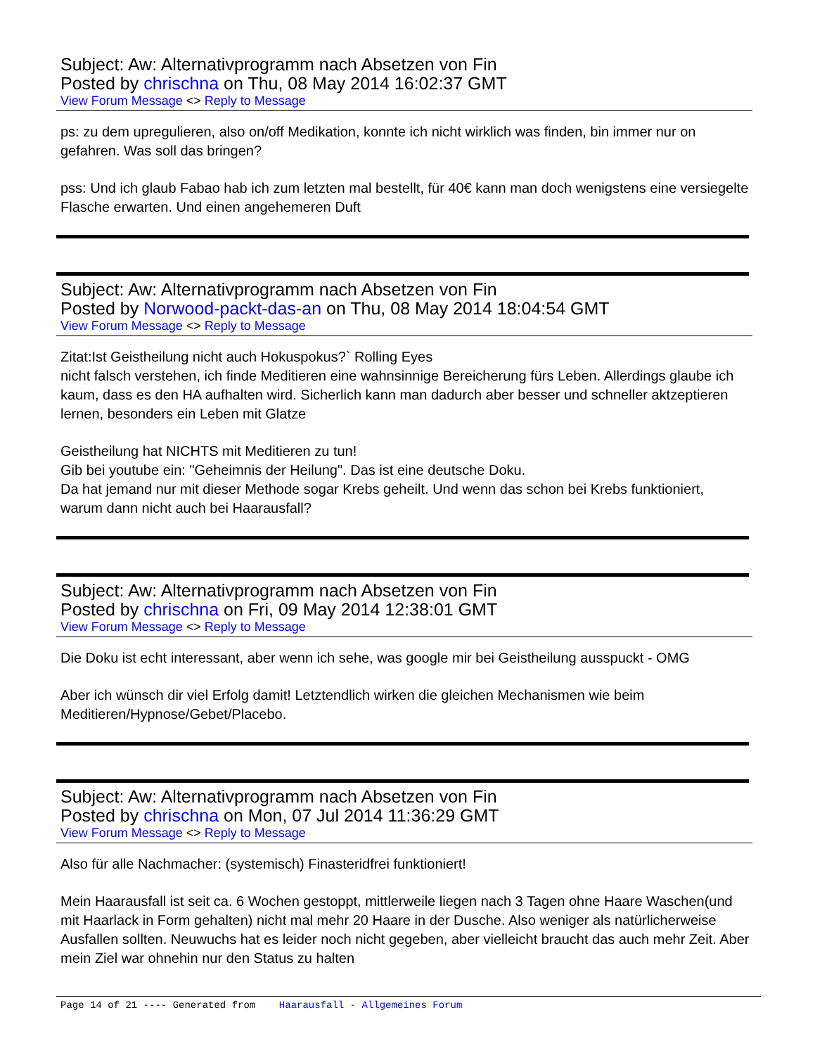Subject: Aw: Alternativprogramm nach Absetzen von Fin
Posted by chrischna on Thu, 08 May 2014 16:02:37 GMT
View Forum Message <> Reply to Message
ps: zu dem upregulieren, also on/off Medikation, konnte ich nicht wirklich was finden, bin immer nur on gefahren. Was soll das bringen?
pss: Und ich glaub Fabao hab ich zum letzten mal bestellt, für 40€ kann man doch wenigstens eine versiegelte Flasche erwarten. Und einen angehemeren Duft
Subject: Aw: Alternativprogramm nach Absetzen von Fin
Posted by Norwood-packt-das-an on Thu, 08 May 2014 18:04:54 GMT
View Forum Message <> Reply to Message
Zitat:Ist Geistheilung nicht auch Hokuspokus?` Rolling Eyes
nicht falsch verstehen, ich finde Meditieren eine wahnsinnige Bereicherung fürs Leben. Allerdings glaube ich kaum, dass es den HA aufhalten wird. Sicherlich kann man dadurch aber besser und schneller aktzeptieren lernen, besonders ein Leben mit Glatze
Geistheilung hat NICHTS mit Meditieren zu tun!
Gib bei youtube ein: "Geheimnis der Heilung". Das ist eine deutsche Doku.
Da hat jemand nur mit dieser Methode sogar Krebs geheilt. Und wenn das schon bei Krebs funktioniert, warum dann nicht auch bei Haarausfall?
Subject: Aw: Alternativprogramm nach Absetzen von Fin
Posted by chrischna on Fri, 09 May 2014 12:38:01 GMT
View Forum Message <> Reply to Message
Die Doku ist echt interessant, aber wenn ich sehe, was google mir bei Geistheilung ausspuckt - OMG
Aber ich wünsch dir viel Erfolg damit! Letztendlich wirken die gleichen Mechanismen wie beim Meditieren/Hypnose/Gebet/Placebo.
Subject: Aw: Alternativprogramm nach Absetzen von Fin
Posted by chrischna on Mon, 07 Jul 2014 11:36:29 GMT
View Forum Message <> Reply to Message
Also für alle Nachmacher: (systemisch) Finasteridfrei funktioniert!
Mein Haarausfall ist seit ca. 6 Wochen gestoppt, mittlerweile liegen nach 3 Tagen ohne Haare Waschen(und mit Haarlack in Form gehalten) nicht mal mehr 20 Haare in der Dusche. Also weniger als natürlicherweise Ausfallen sollten. Neuwuchs hat es leider noch nicht gegeben, aber vielleicht braucht das auch mehr Zeit. Aber mein Ziel war ohnehin nur den Status zu halten
Page 14 of 21 ---- Generated from Haarausfall - Allgemeines Forum